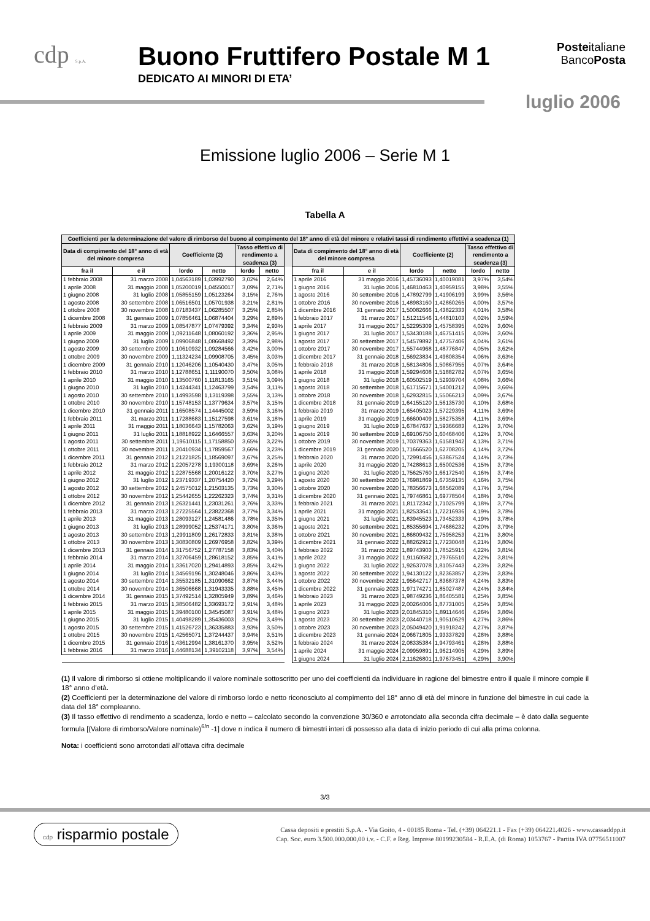cdp S.p.A.
Buono Fruttifero Postale M 1
DEDICATO AI MINORI DI ETA’
Posteitaliane
BancoPosta
luglio 2006
Emissione luglio 2006 – Serie M 1
Tabella A
| Coefficienti per la determinazione del valore di rimborso del buono al compimento del 18° anno di età del minore e relativi tassi di rendimento effettivi a scadenza (1) | | | | | | | | | | | | |
| --- | --- | --- | --- | --- | --- | --- | --- | --- | --- | --- | --- | --- |
| Data di compimento del 18° anno di età del minore compresa | | Coefficiente (2) | | Tasso effettivo di rendimento a scadenza (3) | | | Data di compimento del 18° anno di età del minore compresa | | Coefficiente (2) | | Tasso effettivo di rendimento a scadenza (3) | |
| fra il | e il | lordo | netto | lordo | netto | | fra il | e il | lordo | netto | lordo | netto |
| 1 febbraio 2008 | 31 marzo 2008 | 1,04563189 | 1,03992790 | 3,02% | 2,64% | | 1 aprile 2016 | 31 maggio 2016 | 1,45736093 | 1,40019081 | 3,97% | 3,54% |
| 1 aprile 2008 | 31 maggio 2008 | 1,05200019 | 1,04550017 | 3,09% | 2,71% | | 1 giugno 2016 | 31 luglio 2016 | 1,46810463 | 1,40959155 | 3,98% | 3,55% |
| 1 giugno 2008 | 31 luglio 2008 | 1,05855159 | 1,05123264 | 3,15% | 2,76% | | 1 agosto 2016 | 30 settembre 2016 | 1,47892799 | 1,41906199 | 3,99% | 3,56% |
| 1 agosto 2008 | 30 settembre 2008 | 1,06516501 | 1,05701938 | 3,21% | 2,81% | | 1 ottobre 2016 | 30 novembre 2016 | 1,48983160 | 1,42860265 | 4,00% | 3,57% |
| 1 ottobre 2008 | 30 novembre 2008 | 1,07183437 | 1,06285507 | 3,25% | 2,85% | | 1 dicembre 2016 | 31 gennaio 2017 | 1,50082666 | 1,43822333 | 4,01% | 3,58% |
| 1 dicembre 2008 | 31 gennaio 2009 | 1,07856461 | 1,06874404 | 3,29% | 2,89% | | 1 febbraio 2017 | 31 marzo 2017 | 1,51211546 | 1,44810103 | 4,02% | 3,59% |
| 1 febbraio 2009 | 31 marzo 2009 | 1,08547877 | 1,07479392 | 3,34% | 2,93% | | 1 aprile 2017 | 31 maggio 2017 | 1,52295309 | 1,45758395 | 4,02% | 3,60% |
| 1 aprile 2009 | 31 maggio 2009 | 1,09211648 | 1,08060192 | 3,36% | 2,95% | | 1 giugno 2017 | 31 luglio 2017 | 1,53430188 | 1,46751415 | 4,03% | 3,60% |
| 1 giugno 2009 | 31 luglio 2009 | 1,09906848 | 1,08668492 | 3,39% | 2,98% | | 1 agosto 2017 | 30 settembre 2017 | 1,54579892 | 1,47757406 | 4,04% | 3,61% |
| 1 agosto 2009 | 30 settembre 2009 | 1,10610932 | 1,09284566 | 3,42% | 3,00% | | 1 ottobre 2017 | 30 novembre 2017 | 1,55744968 | 1,48776847 | 4,05% | 3,62% |
| 1 ottobre 2009 | 30 novembre 2009 | 1,11324234 | 1,09908705 | 3,45% | 3,03% | | 1 dicembre 2017 | 31 gennaio 2018 | 1,56923834 | 1,49808354 | 4,06% | 3,63% |
| 1 dicembre 2009 | 31 gennaio 2010 | 1,12046206 | 1,10540430 | 3,47% | 3,05% | | 1 febbraio 2018 | 31 marzo 2018 | 1,58134806 | 1,50867955 | 4,07% | 3,64% |
| 1 febbraio 2010 | 31 marzo 2010 | 1,12788651 | 1,11190070 | 3,50% | 3,08% | | 1 aprile 2018 | 31 maggio 2018 | 1,59294608 | 1,51882782 | 4,07% | 3,65% |
| 1 aprile 2010 | 31 maggio 2010 | 1,13500760 | 1,11813165 | 3,51% | 3,09% | | 1 giugno 2018 | 31 luglio 2018 | 1,60502519 | 1,52939704 | 4,08% | 3,66% |
| 1 giugno 2010 | 31 luglio 2010 | 1,14244341 | 1,12463799 | 3,54% | 3,11% | | 1 agosto 2018 | 30 settembre 2018 | 1,61715671 | 1,54001212 | 4,09% | 3,66% |
| 1 agosto 2010 | 30 settembre 2010 | 1,14993598 | 1,13119398 | 3,55% | 3,13% | | 1 ottobre 2018 | 30 novembre 2018 | 1,62932815 | 1,55066213 | 4,09% | 3,67% |
| 1 ottobre 2010 | 30 novembre 2010 | 1,15748153 | 1,13779634 | 3,57% | 3,15% | | 1 dicembre 2018 | 31 gennaio 2019 | 1,64155120 | 1,56135730 | 4,10% | 3,68% |
| 1 dicembre 2010 | 31 gennaio 2011 | 1,16508574 | 1,14445002 | 3,59% | 3,16% | | 1 febbraio 2019 | 31 marzo 2019 | 1,65405023 | 1,57229395 | 4,11% | 3,69% |
| 1 febbraio 2011 | 31 marzo 2011 | 1,17288683 | 1,15127598 | 3,61% | 3,18% | | 1 aprile 2019 | 31 maggio 2019 | 1,66600409 | 1,58275358 | 4,11% | 3,69% |
| 1 aprile 2011 | 31 maggio 2011 | 1,18036643 | 1,15782063 | 3,62% | 3,19% | | 1 giugno 2019 | 31 luglio 2019 | 1,67847637 | 1,59366683 | 4,12% | 3,70% |
| 1 giugno 2011 | 31 luglio 2011 | 1,18818922 | 1,16466557 | 3,63% | 3,20% | | 1 agosto 2019 | 30 settembre 2019 | 1,69106750 | 1,60468406 | 4,12% | 3,70% |
| 1 agosto 2011 | 30 settembre 2011 | 1,19610115 | 1,17158850 | 3,65% | 3,22% | | 1 ottobre 2019 | 30 novembre 2019 | 1,70379363 | 1,61581942 | 4,13% | 3,71% |
| 1 ottobre 2011 | 30 novembre 2011 | 1,20410934 | 1,17859567 | 3,66% | 3,23% | | 1 dicembre 2019 | 31 gennaio 2020 | 1,71666520 | 1,62708205 | 4,14% | 3,72% |
| 1 dicembre 2011 | 31 gennaio 2012 | 1,21221825 | 1,18569097 | 3,67% | 3,25% | | 1 febbraio 2020 | 31 marzo 2020 | 1,72991456 | 1,63867524 | 4,14% | 3,73% |
| 1 febbraio 2012 | 31 marzo 2012 | 1,22057278 | 1,19300118 | 3,69% | 3,26% | | 1 aprile 2020 | 31 maggio 2020 | 1,74288613 | 1,65002536 | 4,15% | 3,73% |
| 1 aprile 2012 | 31 maggio 2012 | 1,22875568 | 1,20016122 | 3,70% | 3,27% | | 1 giugno 2020 | 31 luglio 2020 | 1,75625760 | 1,66172540 | 4,16% | 3,74% |
| 1 giugno 2012 | 31 luglio 2012 | 1,23719337 | 1,20754420 | 3,72% | 3,29% | | 1 agosto 2020 | 30 settembre 2020 | 1,76981869 | 1,67359135 | 4,16% | 3,75% |
| 1 agosto 2012 | 30 settembre 2012 | 1,24575012 | 1,21503135 | 3,73% | 3,30% | | 1 ottobre 2020 | 30 novembre 2020 | 1,78356673 | 1,68562089 | 4,17% | 3,75% |
| 1 ottobre 2012 | 30 novembre 2012 | 1,25442655 | 1,22262323 | 3,74% | 3,31% | | 1 dicembre 2020 | 31 gennaio 2021 | 1,79746861 | 1,69778504 | 4,18% | 3,76% |
| 1 dicembre 2012 | 31 gennaio 2013 | 1,26321441 | 1,23031261 | 3,76% | 3,33% | | 1 febbraio 2021 | 31 marzo 2021 | 1,81172342 | 1,71025799 | 4,18% | 3,77% |
| 1 febbraio 2013 | 31 marzo 2013 | 1,27225564 | 1,23822368 | 3,77% | 3,34% | | 1 aprile 2021 | 31 maggio 2021 | 1,82533641 | 1,72216936 | 4,19% | 3,78% |
| 1 aprile 2013 | 31 maggio 2013 | 1,28093127 | 1,24581486 | 3,78% | 3,35% | | 1 giugno 2021 | 31 luglio 2021 | 1,83945523 | 1,73452333 | 4,19% | 3,78% |
| 1 giugno 2013 | 31 luglio 2013 | 1,28999052 | 1,25374171 | 3,80% | 3,36% | | 1 agosto 2021 | 30 settembre 2021 | 1,85355694 | 1,74686232 | 4,20% | 3,79% |
| 1 agosto 2013 | 30 settembre 2013 | 1,29911809 | 1,26172833 | 3,81% | 3,38% | | 1 ottobre 2021 | 30 novembre 2021 | 1,86809432 | 1,75958253 | 4,21% | 3,80% |
| 1 ottobre 2013 | 30 novembre 2013 | 1,30830809 | 1,26976958 | 3,82% | 3,39% | | 1 dicembre 2021 | 31 gennaio 2022 | 1,88262912 | 1,77230048 | 4,21% | 3,80% |
| 1 dicembre 2013 | 31 gennaio 2014 | 1,31756752 | 1,27787158 | 3,83% | 3,40% | | 1 febbraio 2022 | 31 marzo 2022 | 1,89743903 | 1,78525915 | 4,22% | 3,81% |
| 1 febbraio 2014 | 31 marzo 2014 | 1,32706459 | 1,28618152 | 3,85% | 3,41% | | 1 aprile 2022 | 31 maggio 2022 | 1,91160582 | 1,79765510 | 4,22% | 3,81% |
| 1 aprile 2014 | 31 maggio 2014 | 1,33617020 | 1,29414893 | 3,85% | 3,42% | | 1 giugno 2022 | 31 luglio 2022 | 1,92637078 | 1,81057443 | 4,23% | 3,82% |
| 1 giugno 2014 | 31 luglio 2014 | 1,34569196 | 1,30248046 | 3,86% | 3,43% | | 1 agosto 2022 | 30 settembre 2022 | 1,94130122 | 1,82363857 | 4,23% | 3,83% |
| 1 agosto 2014 | 30 settembre 2014 | 1,35532185 | 1,31090662 | 3,87% | 3,44% | | 1 ottobre 2022 | 30 novembre 2022 | 1,95642717 | 1,83687378 | 4,24% | 3,83% |
| 1 ottobre 2014 | 30 novembre 2014 | 1,36506668 | 1,31943335 | 3,88% | 3,45% | | 1 dicembre 2022 | 31 gennaio 2023 | 1,97174271 | 1,85027487 | 4,24% | 3,84% |
| 1 dicembre 2014 | 31 gennaio 2015 | 1,37492514 | 1,32805949 | 3,89% | 3,46% | | 1 febbraio 2023 | 31 marzo 2023 | 1,98749236 | 1,86405581 | 4,25% | 3,85% |
| 1 febbraio 2015 | 31 marzo 2015 | 1,38506482 | 1,33693172 | 3,91% | 3,48% | | 1 aprile 2023 | 31 maggio 2023 | 2,00264006 | 1,87731005 | 4,25% | 3,85% |
| 1 aprile 2015 | 31 maggio 2015 | 1,39480100 | 1,34545087 | 3,91% | 3,48% | | 1 giugno 2023 | 31 luglio 2023 | 2,01845310 | 1,89114646 | 4,26% | 3,86% |
| 1 giugno 2015 | 31 luglio 2015 | 1,40498289 | 1,35436003 | 3,92% | 3,49% | | 1 agosto 2023 | 30 settembre 2023 | 2,03440718 | 1,90510629 | 4,27% | 3,86% |
| 1 agosto 2015 | 30 settembre 2015 | 1,41526723 | 1,36335883 | 3,93% | 3,50% | | 1 ottobre 2023 | 30 novembre 2023 | 2,05049420 | 1,91918242 | 4,27% | 3,87% |
| 1 ottobre 2015 | 30 novembre 2015 | 1,42565071 | 1,37244437 | 3,94% | 3,51% | | 1 dicembre 2023 | 31 gennaio 2024 | 2,06671805 | 1,93337829 | 4,28% | 3,88% |
| 1 dicembre 2015 | 31 gennaio 2016 | 1,43612994 | 1,38161370 | 3,95% | 3,52% | | 1 febbraio 2024 | 31 marzo 2024 | 2,08335384 | 1,94793461 | 4,28% | 3,88% |
| 1 febbraio 2016 | 31 marzo 2016 | 1,44688134 | 1,39102118 | 3,97% | 3,54% | | 1 aprile 2024 | 31 maggio 2024 | 2,09959891 | 1,96214905 | 4,29% | 3,89% |
| | | | | | | | 1 giugno 2024 | 31 luglio 2024 | 2,11626801 | 1,97673451 | 4,29% | 3,90% |
(1) Il valore di rimborso si ottiene moltiplicando il valore nominale sottoscritto per uno dei coefficienti da individuare in ragione del bimestre entro il quale il minore compie il 18° anno d’età.
(2) Coefficienti per la determinazione del valore di rimborso lordo e netto riconosciuto al compimento del 18° anno di età del minore in funzione del bimestre in cui cade la data del 18° compleanno.
(3) Il tasso effettivo di rendimento a scadenza, lordo e netto – calcolato secondo la convenzione 30/360 e arrotondato alla seconda cifra decimale – è dato dalla seguente formula [(Valore di rimborso/Valore nominale)<sup>6/n</sup> -1] dove n indica il numero di bimestri interi di possesso alla data di inizio periodo di cui alla prima colonna.
Nota: i coefficienti sono arrotondati all’ottava cifra decimale
3/3
cdp risparmio postale
Cassa depositi e prestiti S.p.A. - Via Goito, 4 - 00185 Roma - Tel. (+39) 064221.1 - Fax (+39) 064221.4026 - www.cassaddpp.it
Cap. Soc. euro 3.500.000.000,00 i.v. - C.F. e Reg. Imprese 80199230584 - R.E.A. (di Roma) 1053767 - Partita IVA 07756511007